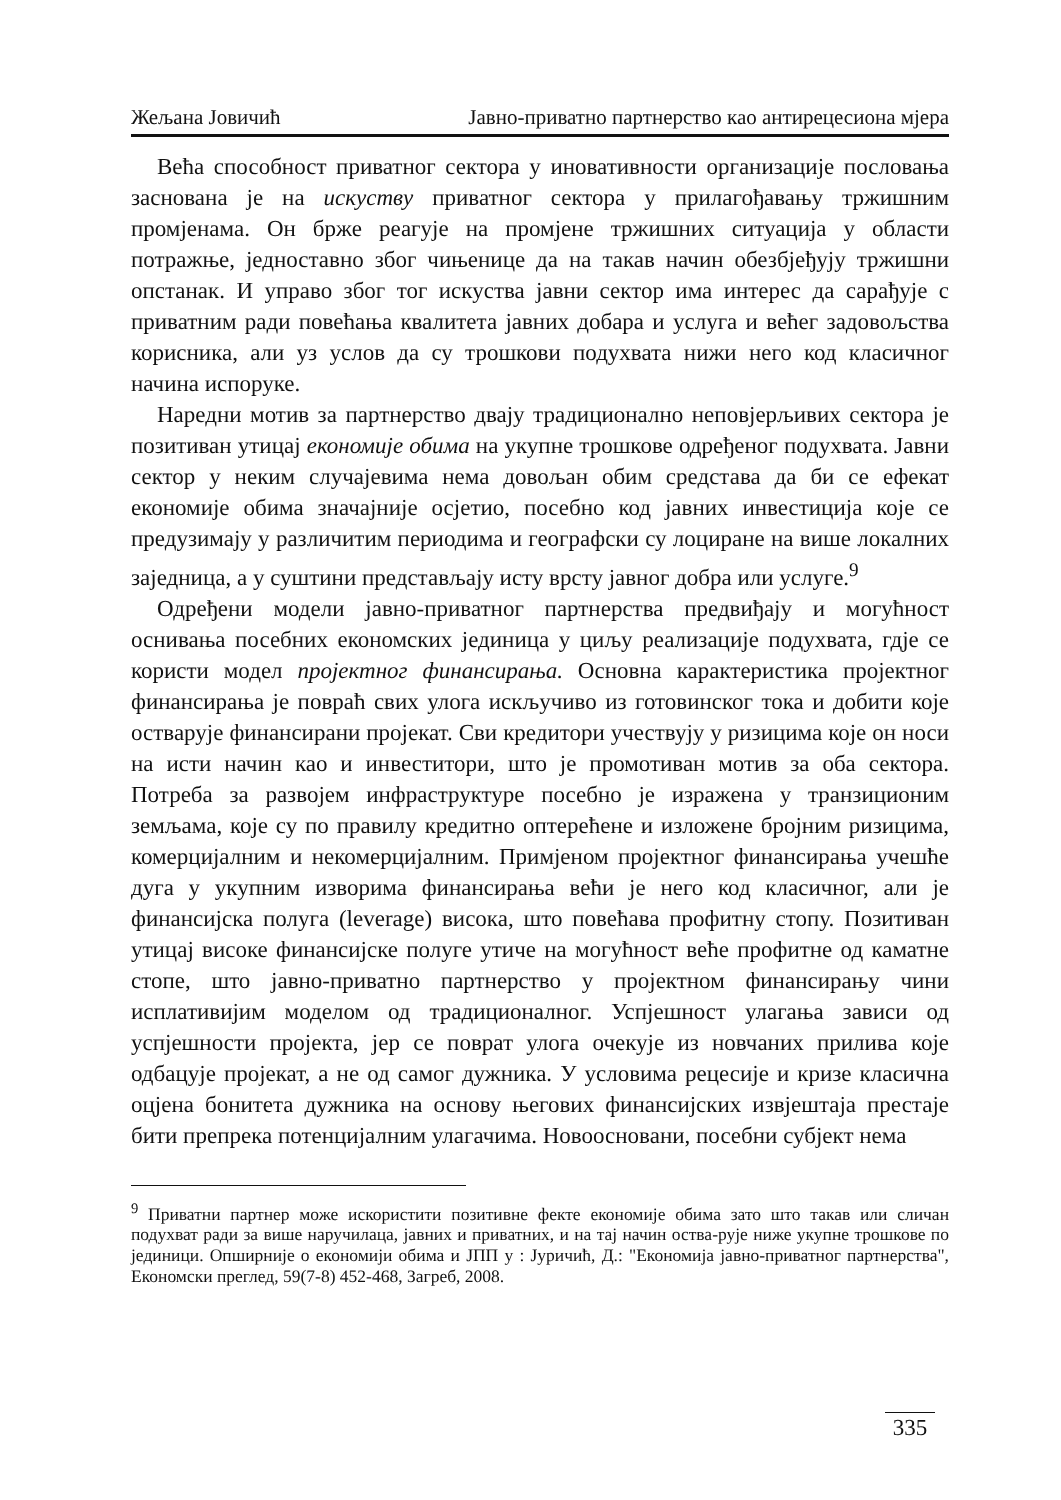Жељана Јовичић Јавно-приватно партнерство као антирецесиона мјера
Већа способност приватног сектора у иновативности организације пословања заснована је на искуству приватног сектора у прилагођавању тржишним промјенама. Он брже реагује на промјене тржишних ситуација у области потражње, једноставно због чињенице да на такав начин обезбјеђују тржишни опстанак. И управо због тог искуства јавни сектор има интерес да сарађује с приватним ради повећања квалитета јавних добара и услуга и већег задовољства корисника, али уз услов да су трошкови подухвата нижи него код класичног начина испоруке.
Наредни мотив за партнерство двају традиционално неповјерљивих сектора је позитиван утицај економије обима на укупне трошкове одређеног подухвата. Јавни сектор у неким случајевима нема довољан обим средстава да би се ефекат економије обима значајније осјетио, посебно код јавних инвестиција које се предузимају у различитим периодима и географски су лоциране на више локалних заједница, а у суштини представљају исту врсту јавног добра или услуге.<sup>9</sup>
Одређени модели јавно-приватног партнерства предвиђају и могућност оснивања посебних економских јединица у циљу реализације подухвата, гдје се користи модел пројектног финансирања. Основна карактеристика пројектног финансирања је повраћ свих улога искључиво из готовинског тока и добити које остварује финансирани пројекат. Сви кредитори учествују у ризицима које он носи на исти начин као и инвеститори, што је промотиван мотив за оба сектора. Потреба за развојем инфраструктуре посебно је изражена у транзиционим земљама, које су по правилу кредитно оптерећене и изложене бројним ризицима, комерцијалним и некомерцијалним. Примјеном пројектног финансирања учешће дуга у укупним изворима финансирања већи је него код класичног, али је финансијска полуга (leverage) висока, што повећава профитну стопу. Позитиван утицај високе финансијске полуге утиче на могућност веће профитне од каматне стопе, што јавно-приватно партнерство у пројектном финансирању чини исплативијим моделом од традиционалног. Успјешност улагања зависи од успјешности пројекта, јер се поврат улога очекује из новчаних прилива које одбацује пројекат, а не од самог дужника. У условима рецесије и кризе класична оцјена бонитета дужника на основу његових финансијских извјештаја престаје бити препрека потенцијалним улагачима. Новоосновани, посебни субјект нема
<sup>9</sup> Приватни партнер може искористити позитивне фекте економије обима зато што такав или сличан подухват ради за више наручилаца, јавних и приватних, и на тај начин оства-рује ниже укупне трошкове по јединици. Опширније о економији обима и ЈПП у : Јуричић, Д.: "Економија јавно-приватног партнерства", Економски преглед, 59(7-8) 452-468, Загреб, 2008.
335